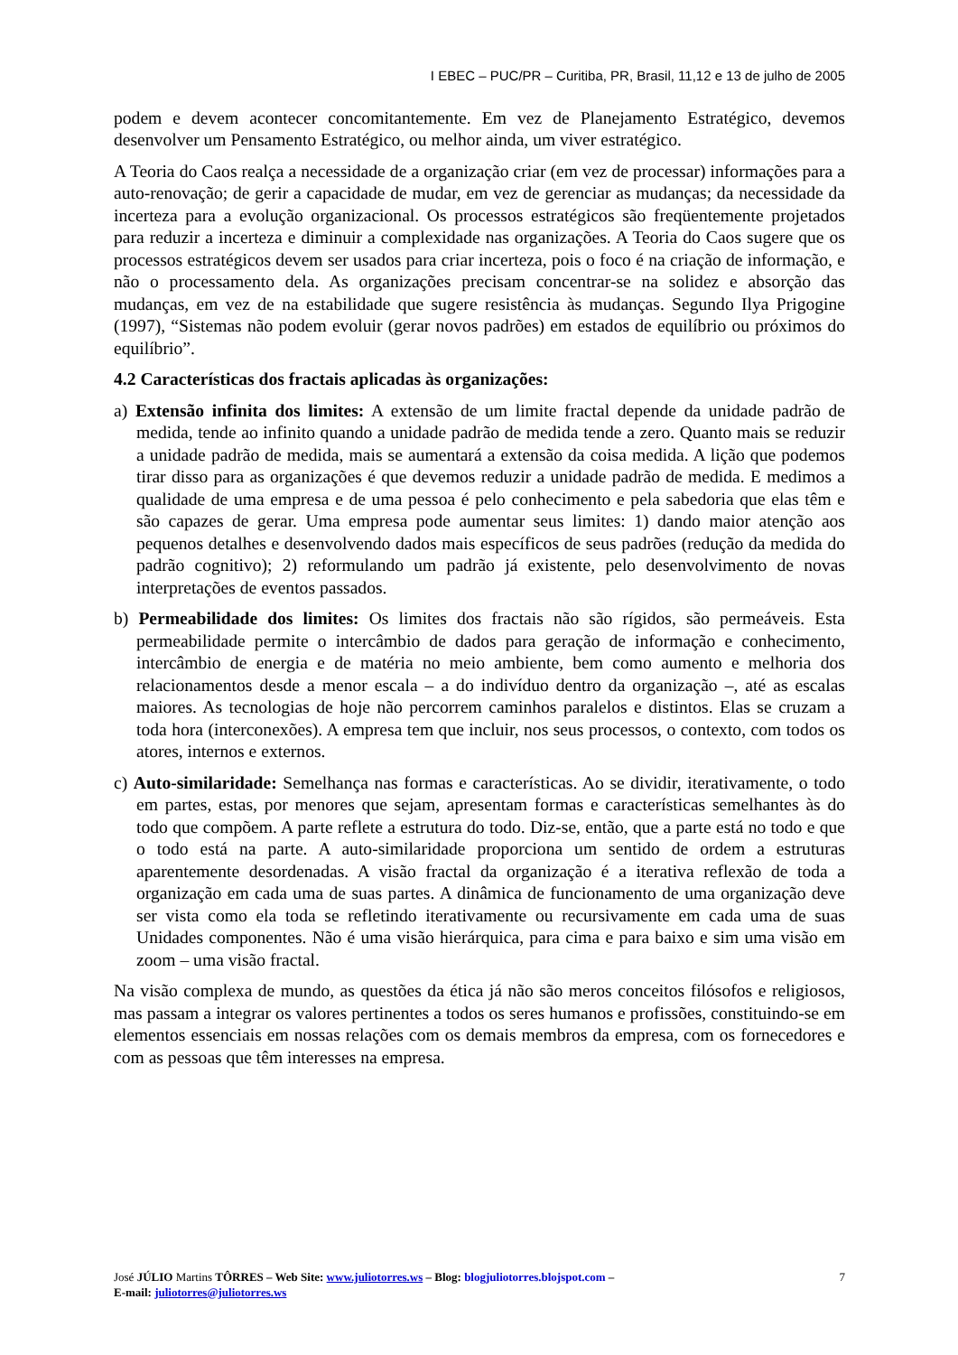I EBEC – PUC/PR – Curitiba, PR, Brasil, 11,12 e 13 de julho de 2005
podem e devem acontecer concomitantemente. Em vez de Planejamento Estratégico, devemos desenvolver um Pensamento Estratégico, ou melhor ainda, um viver estratégico.
A Teoria do Caos realça a necessidade de a organização criar (em vez de processar) informações para a auto-renovação; de gerir a capacidade de mudar, em vez de gerenciar as mudanças; da necessidade da incerteza para a evolução organizacional. Os processos estratégicos são freqüentemente projetados para reduzir a incerteza e diminuir a complexidade nas organizações. A Teoria do Caos sugere que os processos estratégicos devem ser usados para criar incerteza, pois o foco é na criação de informação, e não o processamento dela. As organizações precisam concentrar-se na solidez e absorção das mudanças, em vez de na estabilidade que sugere resistência às mudanças. Segundo Ilya Prigogine (1997), “Sistemas não podem evoluir (gerar novos padrões) em estados de equilíbrio ou próximos do equilíbrio”.
4.2 Características dos fractais aplicadas às organizações:
a) Extensão infinita dos limites: A extensão de um limite fractal depende da unidade padrão de medida, tende ao infinito quando a unidade padrão de medida tende a zero. Quanto mais se reduzir a unidade padrão de medida, mais se aumentará a extensão da coisa medida. A lição que podemos tirar disso para as organizações é que devemos reduzir a unidade padrão de medida. E medimos a qualidade de uma empresa e de uma pessoa é pelo conhecimento e pela sabedoria que elas têm e são capazes de gerar. Uma empresa pode aumentar seus limites: 1) dando maior atenção aos pequenos detalhes e desenvolvendo dados mais específicos de seus padrões (redução da medida do padrão cognitivo); 2) reformulando um padrão já existente, pelo desenvolvimento de novas interpretações de eventos passados.
b) Permeabilidade dos limites: Os limites dos fractais não são rígidos, são permeáveis. Esta permeabilidade permite o intercâmbio de dados para geração de informação e conhecimento, intercâmbio de energia e de matéria no meio ambiente, bem como aumento e melhoria dos relacionamentos desde a menor escala – a do indivíduo dentro da organização –, até as escalas maiores. As tecnologias de hoje não percorrem caminhos paralelos e distintos. Elas se cruzam a toda hora (interconexões). A empresa tem que incluir, nos seus processos, o contexto, com todos os atores, internos e externos.
c) Auto-similaridade: Semelhança nas formas e características. Ao se dividir, iterativamente, o todo em partes, estas, por menores que sejam, apresentam formas e características semelhantes às do todo que compõem. A parte reflete a estrutura do todo. Diz-se, então, que a parte está no todo e que o todo está na parte. A auto-similaridade proporciona um sentido de ordem a estruturas aparentemente desordenadas. A visão fractal da organização é a iterativa reflexão de toda a organização em cada uma de suas partes. A dinâmica de funcionamento de uma organização deve ser vista como ela toda se refletindo iterativamente ou recursivamente em cada uma de suas Unidades componentes. Não é uma visão hierárquica, para cima e para baixo e sim uma visão em zoom – uma visão fractal.
Na visão complexa de mundo, as questões da ética já não são meros conceitos filósofos e religiosos, mas passam a integrar os valores pertinentes a todos os seres humanos e profissões, constituindo-se em elementos essenciais em nossas relações com os demais membros da empresa, com os fornecedores e com as pessoas que têm interesses na empresa.
José JÚLIO Martins TÔRRES – Web Site: www.juliotorres.ws – Blog: blogjuliotorres.blojspot.com –
E-mail: juliotorres@juliotorres.ws
7